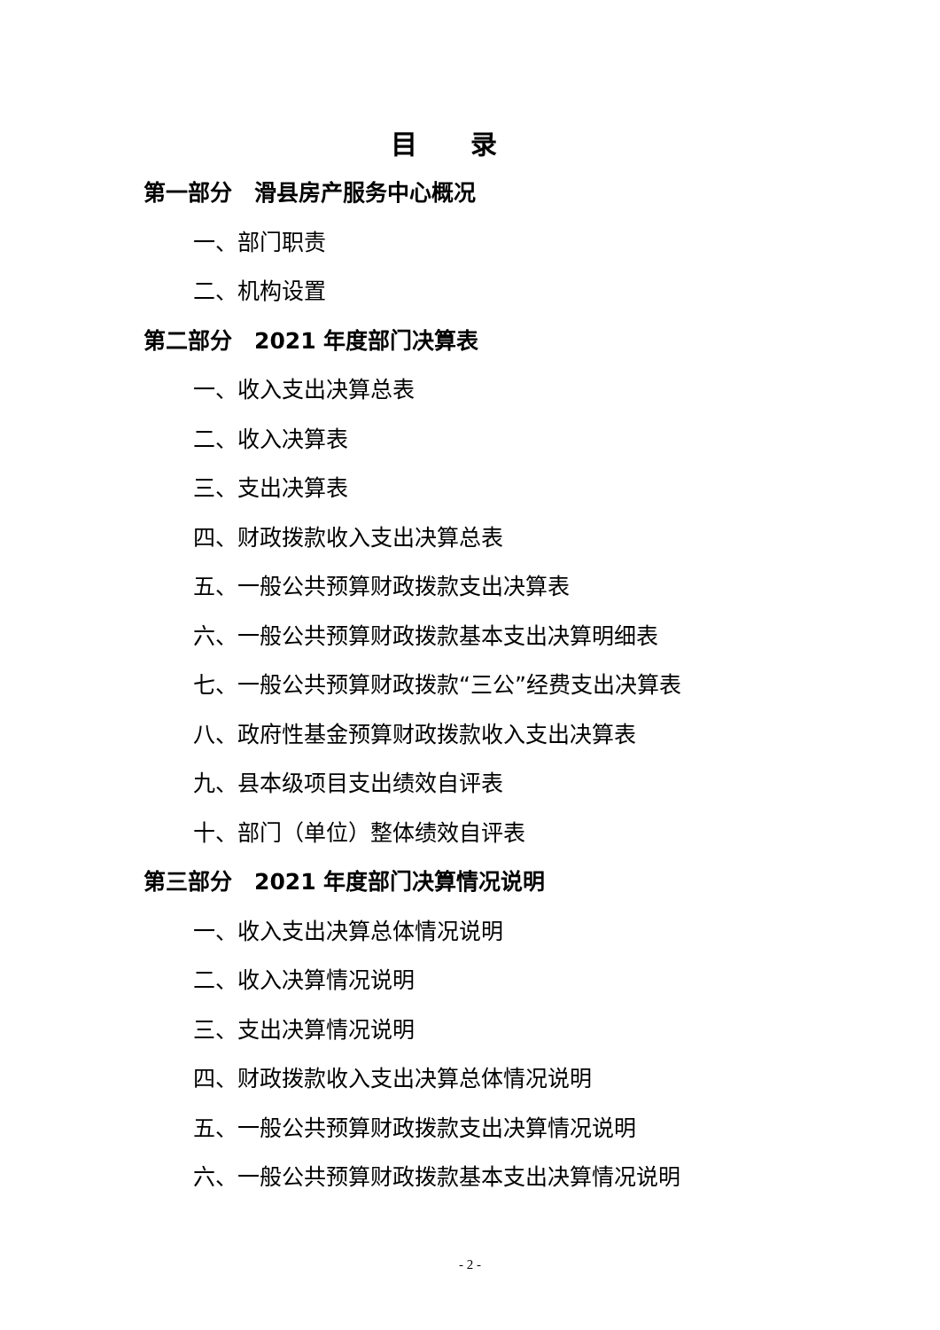目录
第一部分　滑县房产服务中心概况
一、部门职责
二、机构设置
第二部分　2021 年度部门决算表
一、收入支出决算总表
二、收入决算表
三、支出决算表
四、财政拨款收入支出决算总表
五、一般公共预算财政拨款支出决算表
六、一般公共预算财政拨款基本支出决算明细表
七、一般公共预算财政拨款“三公”经费支出决算表
八、政府性基金预算财政拨款收入支出决算表
九、县本级项目支出绩效自评表
十、部门（单位）整体绩效自评表
第三部分　2021 年度部门决算情况说明
一、收入支出决算总体情况说明
二、收入决算情况说明
三、支出决算情况说明
四、财政拨款收入支出决算总体情况说明
五、一般公共预算财政拨款支出决算情况说明
六、一般公共预算财政拨款基本支出决算情况说明
- 2 -